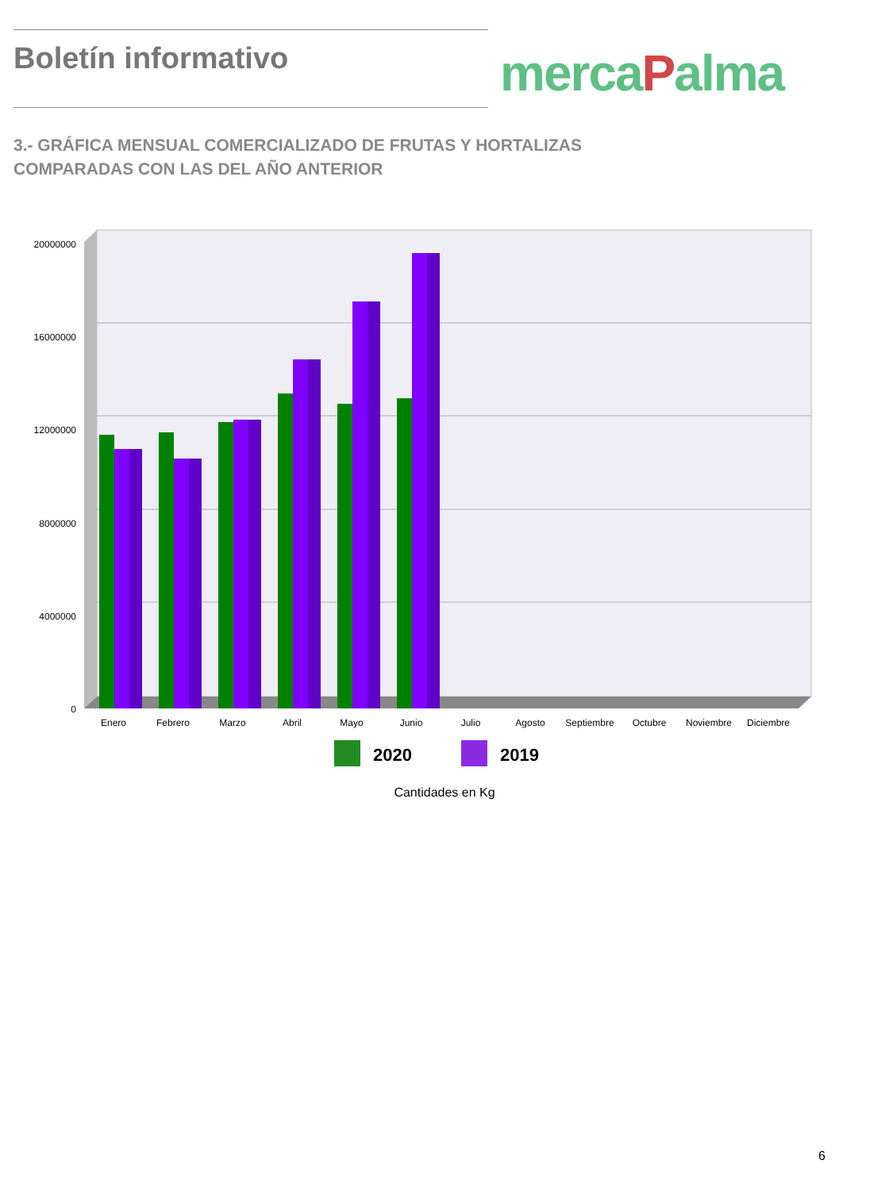Boletín informativo
mercaPalma
3.- GRÁFICA MENSUAL COMERCIALIZADO DE FRUTAS Y HORTALIZAS COMPARADAS CON LAS DEL AÑO ANTERIOR
20000000
16000000
12000000
8000000
4000000
0
Enero
Febrero
Marzo
Abril
Mayo
Junio
Julio
Agosto
Septiembre
Octubre
Noviembre
Diciembre
2020
2019
Cantidades en Kg
6